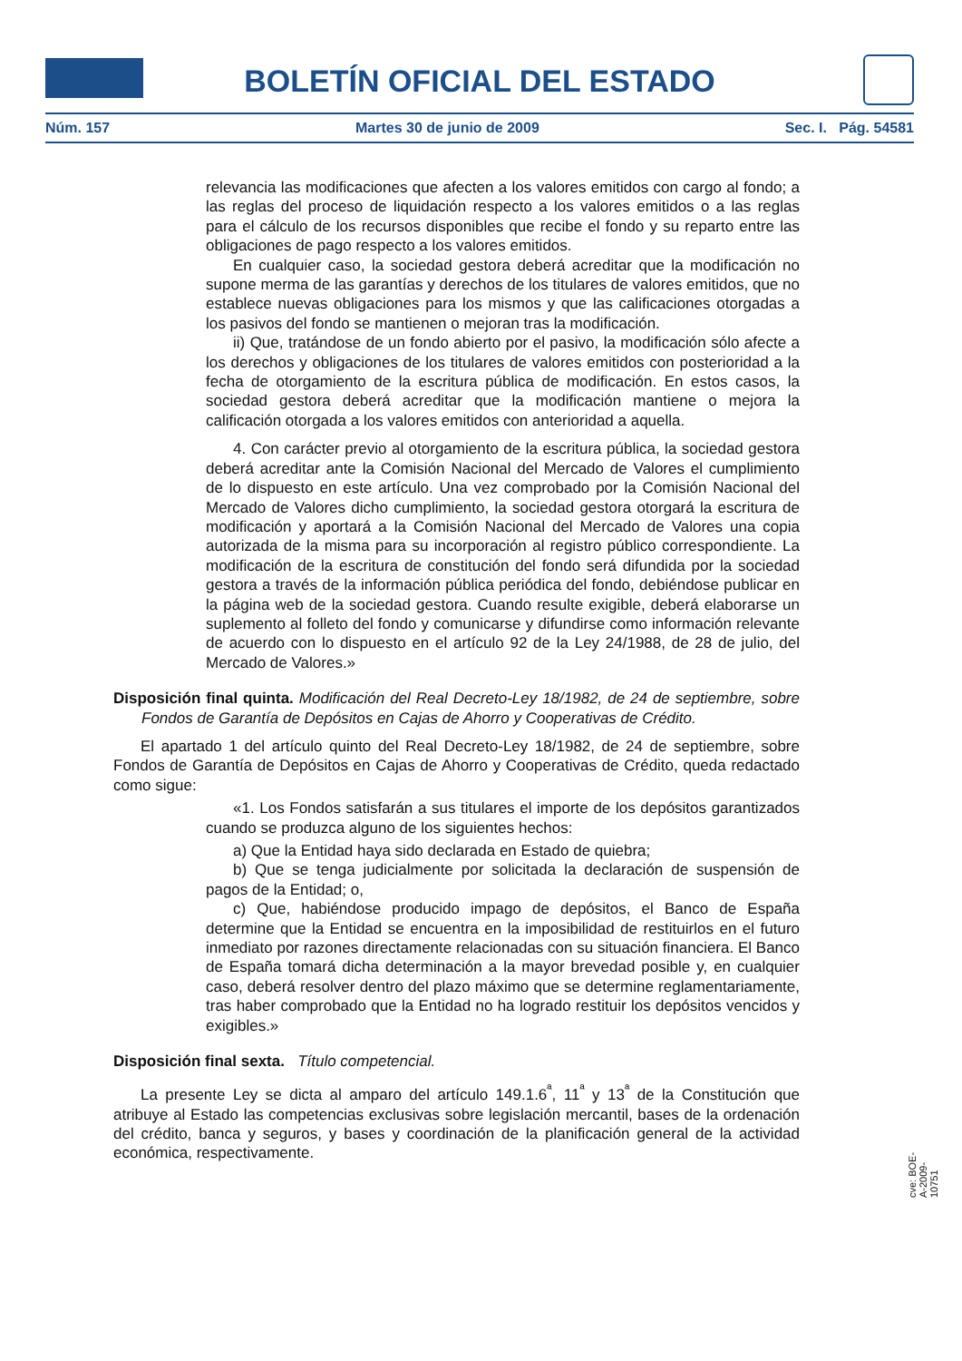BOLETÍN OFICIAL DEL ESTADO
Núm. 157 Martes 30 de junio de 2009 Sec. I. Pág. 54581
relevancia las modificaciones que afecten a los valores emitidos con cargo al fondo; a las reglas del proceso de liquidación respecto a los valores emitidos o a las reglas para el cálculo de los recursos disponibles que recibe el fondo y su reparto entre las obligaciones de pago respecto a los valores emitidos.
En cualquier caso, la sociedad gestora deberá acreditar que la modificación no supone merma de las garantías y derechos de los titulares de valores emitidos, que no establece nuevas obligaciones para los mismos y que las calificaciones otorgadas a los pasivos del fondo se mantienen o mejoran tras la modificación.
ii) Que, tratándose de un fondo abierto por el pasivo, la modificación sólo afecte a los derechos y obligaciones de los titulares de valores emitidos con posterioridad a la fecha de otorgamiento de la escritura pública de modificación. En estos casos, la sociedad gestora deberá acreditar que la modificación mantiene o mejora la calificación otorgada a los valores emitidos con anterioridad a aquella.
4. Con carácter previo al otorgamiento de la escritura pública, la sociedad gestora deberá acreditar ante la Comisión Nacional del Mercado de Valores el cumplimiento de lo dispuesto en este artículo. Una vez comprobado por la Comisión Nacional del Mercado de Valores dicho cumplimiento, la sociedad gestora otorgará la escritura de modificación y aportará a la Comisión Nacional del Mercado de Valores una copia autorizada de la misma para su incorporación al registro público correspondiente. La modificación de la escritura de constitución del fondo será difundida por la sociedad gestora a través de la información pública periódica del fondo, debiéndose publicar en la página web de la sociedad gestora. Cuando resulte exigible, deberá elaborarse un suplemento al folleto del fondo y comunicarse y difundirse como información relevante de acuerdo con lo dispuesto en el artículo 92 de la Ley 24/1988, de 28 de julio, del Mercado de Valores.»
Disposición final quinta. Modificación del Real Decreto-Ley 18/1982, de 24 de septiembre, sobre Fondos de Garantía de Depósitos en Cajas de Ahorro y Cooperativas de Crédito.
El apartado 1 del artículo quinto del Real Decreto-Ley 18/1982, de 24 de septiembre, sobre Fondos de Garantía de Depósitos en Cajas de Ahorro y Cooperativas de Crédito, queda redactado como sigue:
«1. Los Fondos satisfarán a sus titulares el importe de los depósitos garantizados cuando se produzca alguno de los siguientes hechos:
a) Que la Entidad haya sido declarada en Estado de quiebra;
b) Que se tenga judicialmente por solicitada la declaración de suspensión de pagos de la Entidad; o,
c) Que, habiéndose producido impago de depósitos, el Banco de España determine que la Entidad se encuentra en la imposibilidad de restituirlos en el futuro inmediato por razones directamente relacionadas con su situación financiera. El Banco de España tomará dicha determinación a la mayor brevedad posible y, en cualquier caso, deberá resolver dentro del plazo máximo que se determine reglamentariamente, tras haber comprobado que la Entidad no ha logrado restituir los depósitos vencidos y exigibles.»
Disposición final sexta. Título competencial.
La presente Ley se dicta al amparo del artículo 149.1.6<sup>ª</sup>, 11<sup>ª</sup> y 13<sup>ª</sup> de la Constitución que atribuye al Estado las competencias exclusivas sobre legislación mercantil, bases de la ordenación del crédito, banca y seguros, y bases y coordinación de la planificación general de la actividad económica, respectivamente.
cve: BOE-A-2009-10751